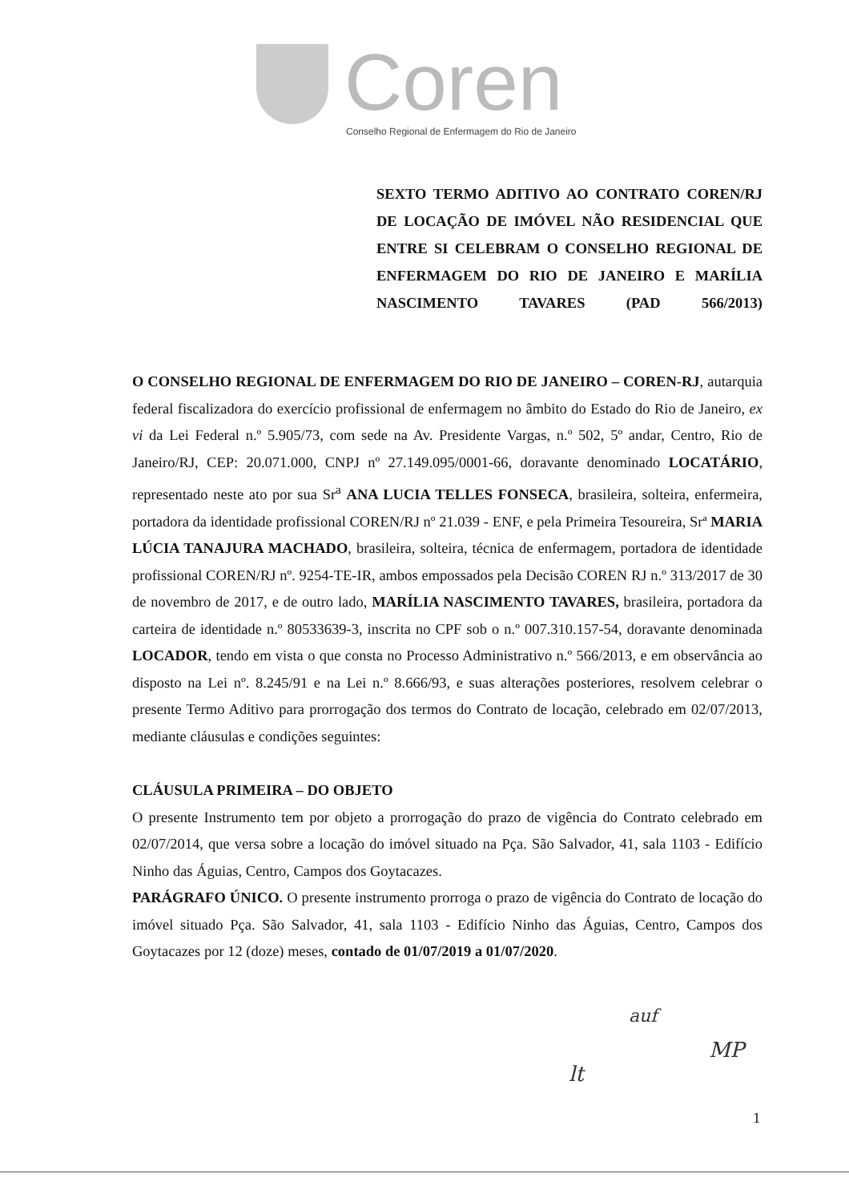Coren
Conselho Regional de Enfermagem do Rio de Janeiro
SEXTO TERMO ADITIVO AO CONTRATO COREN/RJ DE LOCAÇÃO DE IMÓVEL NÃO RESIDENCIAL QUE ENTRE SI CELEBRAM O CONSELHO REGIONAL DE ENFERMAGEM DO RIO DE JANEIRO E MARÍLIA NASCIMENTO TAVARES (PAD 566/2013)
O CONSELHO REGIONAL DE ENFERMAGEM DO RIO DE JANEIRO – COREN-RJ, autarquia federal fiscalizadora do exercício profissional de enfermagem no âmbito do Estado do Rio de Janeiro, ex vi da Lei Federal n.º 5.905/73, com sede na Av. Presidente Vargas, n.º 502, 5º andar, Centro, Rio de Janeiro/RJ, CEP: 20.071.000, CNPJ nº 27.149.095/0001-66, doravante denominado LOCATÁRIO, representado neste ato por sua Sr<sup>a</sup> ANA LUCIA TELLES FONSECA, brasileira, solteira, enfermeira, portadora da identidade profissional COREN/RJ nº 21.039 - ENF, e pela Primeira Tesoureira, Srª MARIA LÚCIA TANAJURA MACHADO, brasileira, solteira, técnica de enfermagem, portadora de identidade profissional COREN/RJ nº. 9254-TE-IR, ambos empossados pela Decisão COREN RJ n.º 313/2017 de 30 de novembro de 2017, e de outro lado, MARÍLIA NASCIMENTO TAVARES, brasileira, portadora da carteira de identidade n.º 80533639-3, inscrita no CPF sob o n.º 007.310.157-54, doravante denominada LOCADOR, tendo em vista o que consta no Processo Administrativo n.º 566/2013, e em observância ao disposto na Lei nº. 8.245/91 e na Lei n.º 8.666/93, e suas alterações posteriores, resolvem celebrar o presente Termo Aditivo para prorrogação dos termos do Contrato de locação, celebrado em 02/07/2013, mediante cláusulas e condições seguintes:
CLÁUSULA PRIMEIRA – DO OBJETO
O presente Instrumento tem por objeto a prorrogação do prazo de vigência do Contrato celebrado em 02/07/2014, que versa sobre a locação do imóvel situado na Pça. São Salvador, 41, sala 1103 - Edifício Ninho das Águias, Centro, Campos dos Goytacazes.
PARÁGRAFO ÚNICO. O presente instrumento prorroga o prazo de vigência do Contrato de locação do imóvel situado Pça. São Salvador, 41, sala 1103 - Edifício Ninho das Águias, Centro, Campos dos Goytacazes por 12 (doze) meses, contado de 01/07/2019 a 01/07/2020.
auf
MP
lt
1